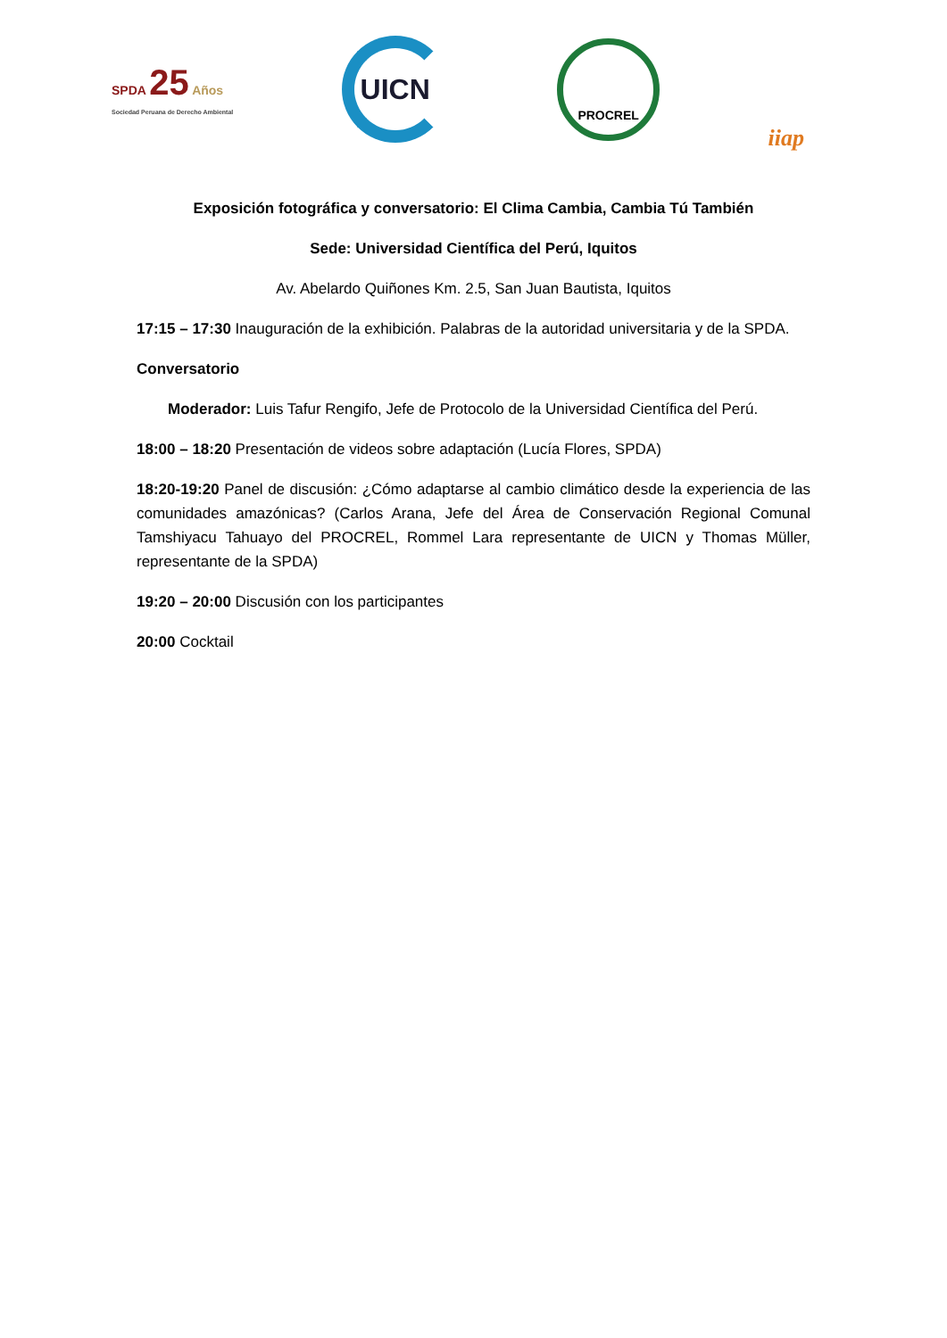SPDA 25 Años
Sociedad Peruana de Derecho Ambiental
UICN
PROCREL
iiap
Exposición fotográfica y conversatorio: El Clima Cambia, Cambia Tú También
Sede: Universidad Científica del Perú, Iquitos
Av. Abelardo Quiñones Km. 2.5, San Juan Bautista, Iquitos
17:15 – 17:30 Inauguración de la exhibición. Palabras de la autoridad universitaria y de la SPDA.
Conversatorio
Moderador: Luis Tafur Rengifo, Jefe de Protocolo de la Universidad Científica del Perú.
18:00 – 18:20 Presentación de videos sobre adaptación (Lucía Flores, SPDA)
18:20-19:20 Panel de discusión: ¿Cómo adaptarse al cambio climático desde la experiencia de las comunidades amazónicas? (Carlos Arana, Jefe del Área de Conservación Regional Comunal Tamshiyacu Tahuayo del PROCREL, Rommel Lara representante de UICN y Thomas Müller, representante de la SPDA)
19:20 – 20:00 Discusión con los participantes
20:00 Cocktail